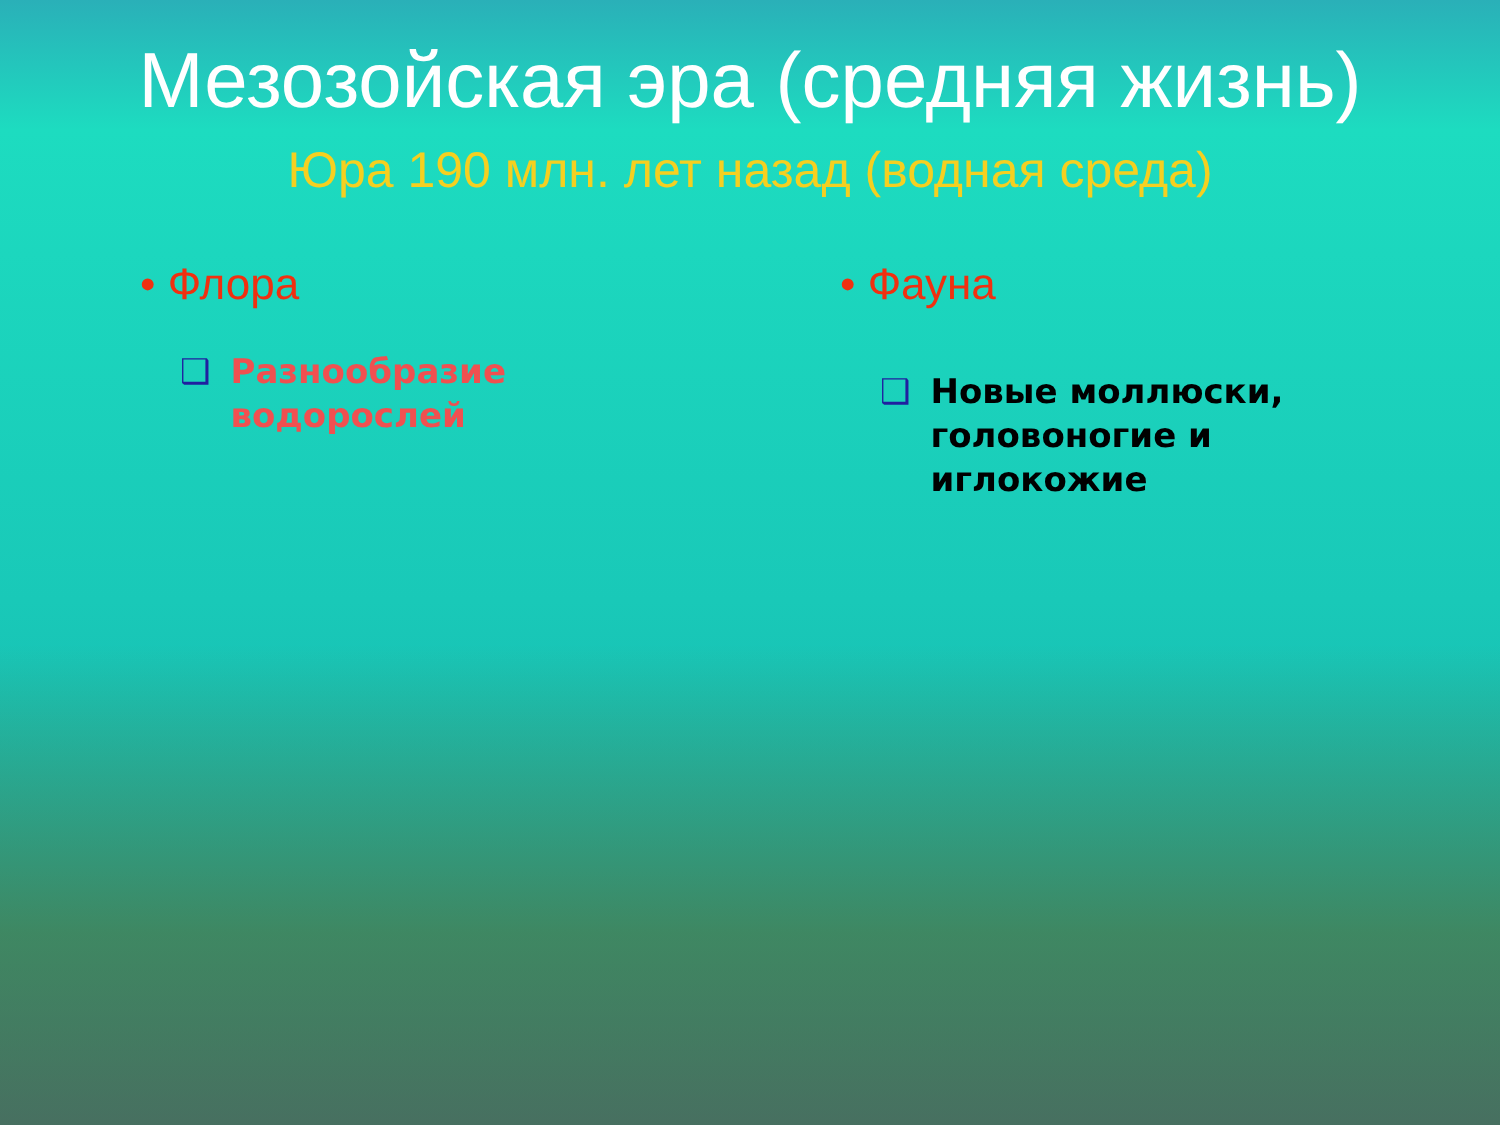Мезозойская эра (средняя жизнь)
Юра 190 млн. лет назад (водная среда)
• Флора
❑ Разнообразие
водорослей
• Фауна
❑ Новые моллюски,
головоногие и
иглокожие